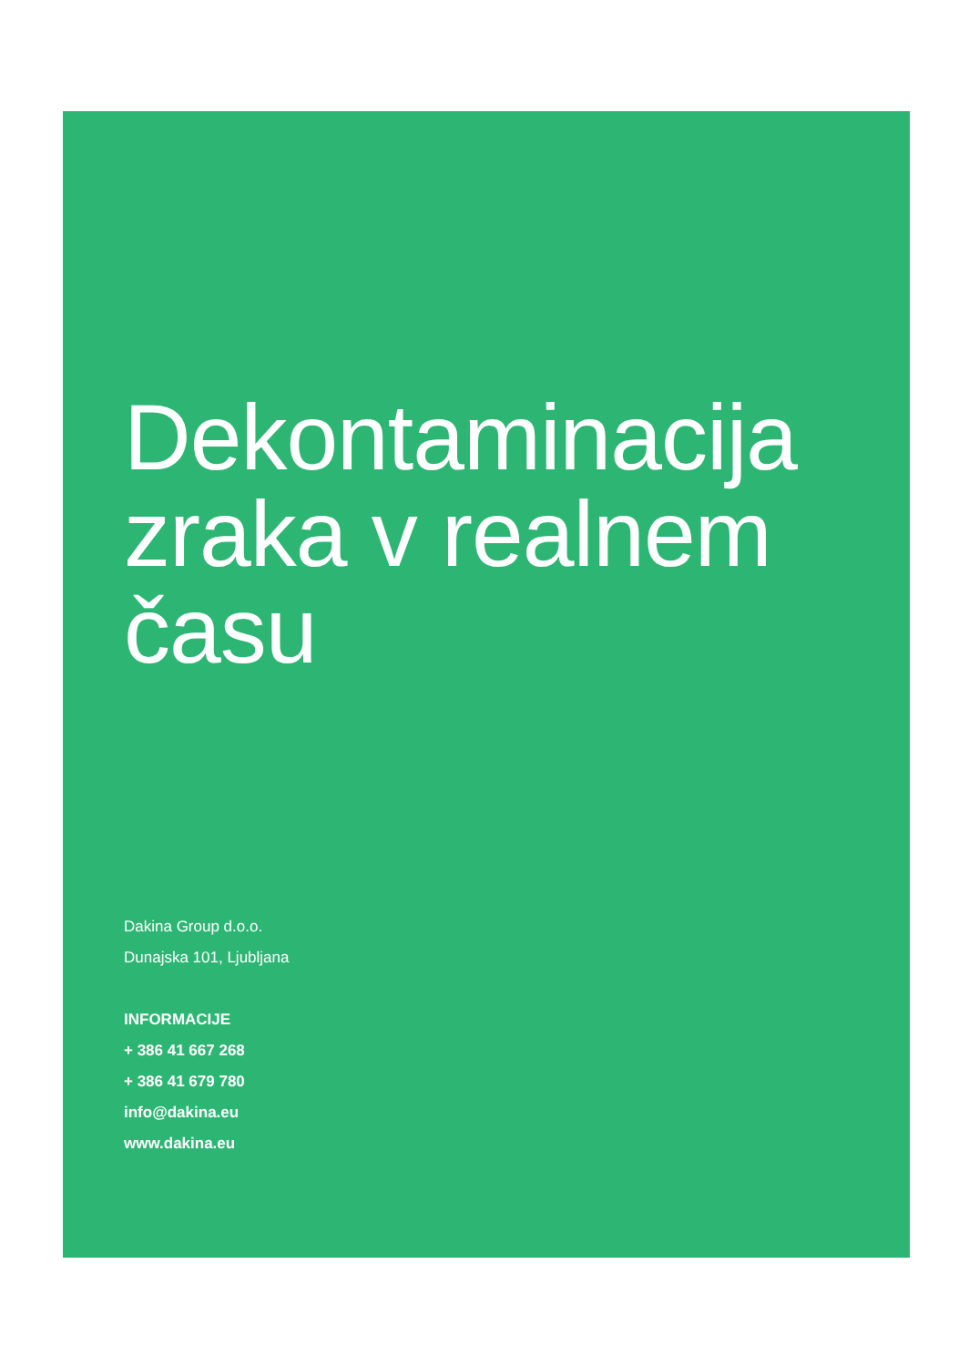Dekontaminacija
zraka v realnem
času
Dakina Group d.o.o.
Dunajska 101, Ljubljana
INFORMACIJE
+ 386 41 667 268
+ 386 41 679 780
info@dakina.eu
www.dakina.eu